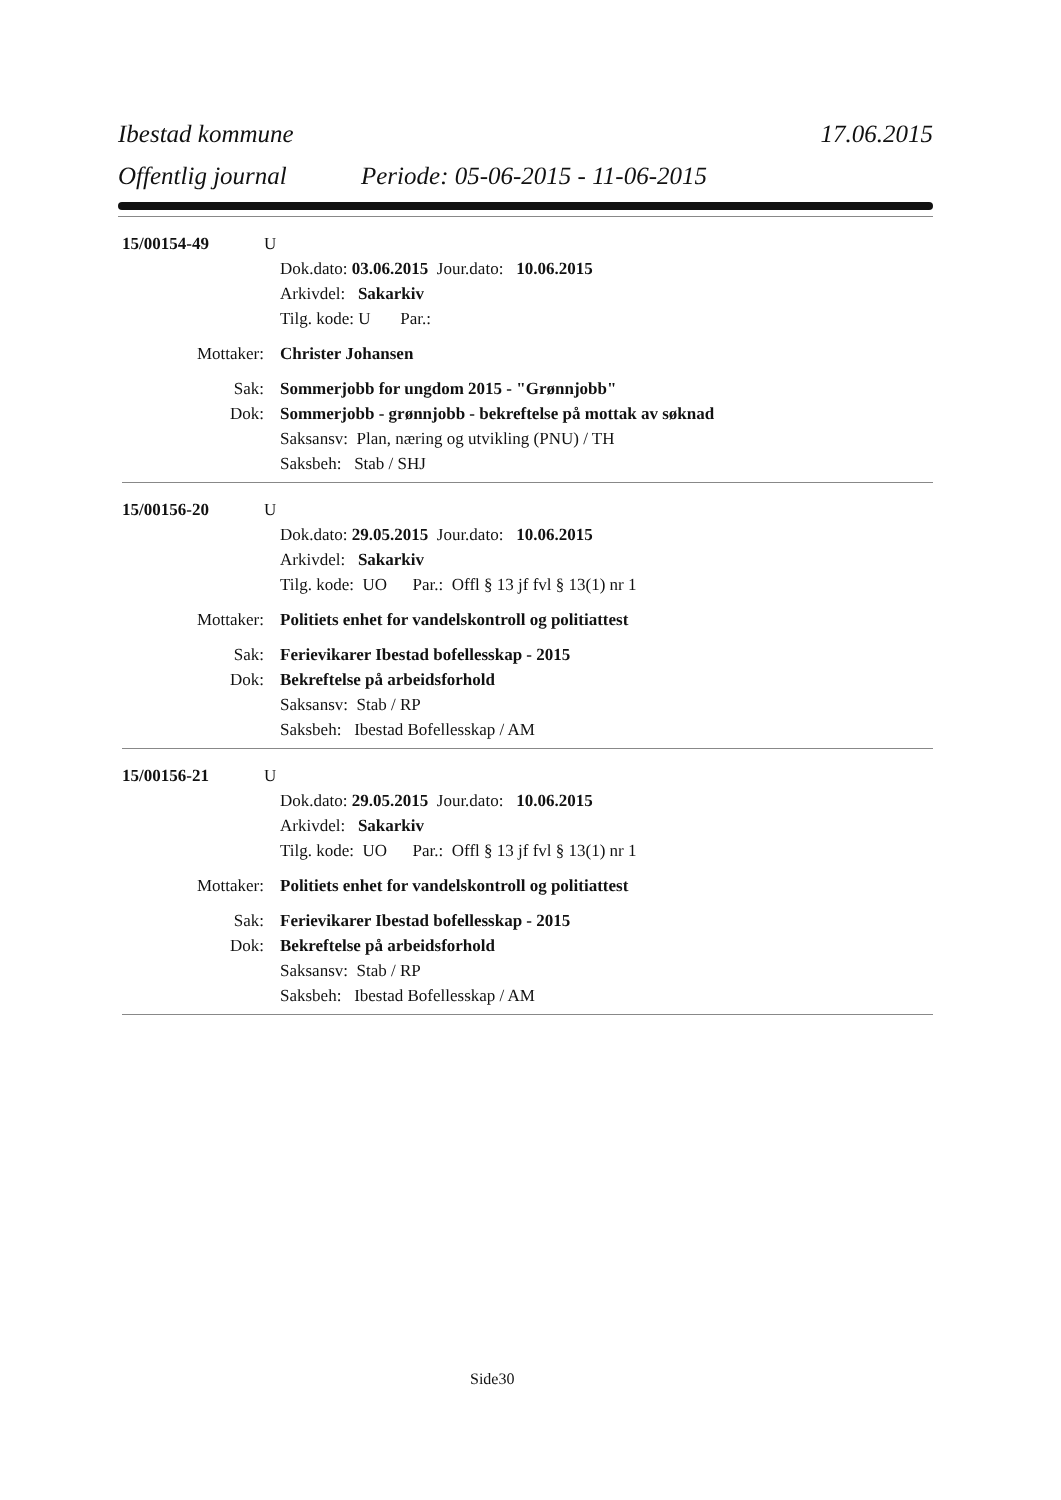Ibestad kommune 17.06.2015
Offentlig journal Periode: 05-06-2015 - 11-06-2015
15/00154-49 U
Dok.dato: 03.06.2015 Jour.dato: 10.06.2015
Arkivdel: Sakarkiv
Tilg. kode: U Par.:
Mottaker: Christer Johansen
Sak: Sommerjobb for ungdom 2015 - "Grønnjobb"
Dok: Sommerjobb - grønnjobb - bekreftelse på mottak av søknad
Saksansv: Plan, næring og utvikling (PNU) / TH
Saksbeh: Stab / SHJ
15/00156-20 U
Dok.dato: 29.05.2015 Jour.dato: 10.06.2015
Arkivdel: Sakarkiv
Tilg. kode: UO Par.: Offl § 13 jf fvl § 13(1) nr 1
Mottaker: Politiets enhet for vandelskontroll og politiattest
Sak: Ferievikarer Ibestad bofellesskap - 2015
Dok: Bekreftelse på arbeidsforhold
Saksansv: Stab / RP
Saksbeh: Ibestad Bofellesskap / AM
15/00156-21 U
Dok.dato: 29.05.2015 Jour.dato: 10.06.2015
Arkivdel: Sakarkiv
Tilg. kode: UO Par.: Offl § 13 jf fvl § 13(1) nr 1
Mottaker: Politiets enhet for vandelskontroll og politiattest
Sak: Ferievikarer Ibestad bofellesskap - 2015
Dok: Bekreftelse på arbeidsforhold
Saksansv: Stab / RP
Saksbeh: Ibestad Bofellesskap / AM
Side30